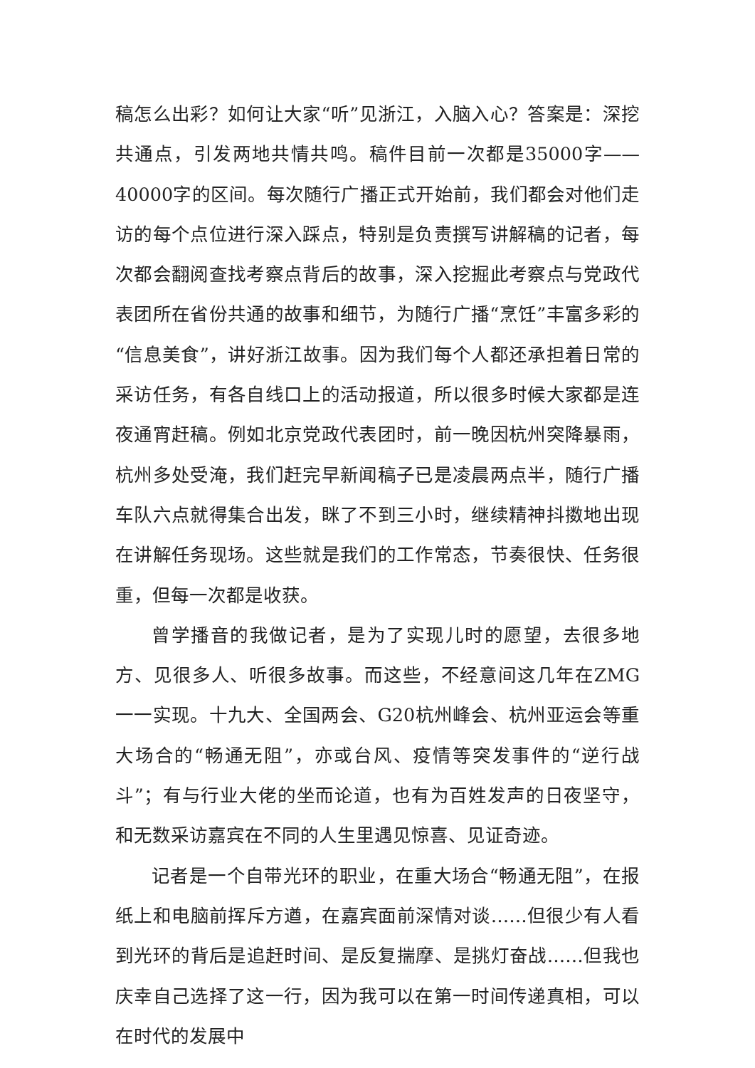稿怎么出彩？如何让大家“听”见浙江，入脑入心？答案是：深挖共通点，引发两地共情共鸣。稿件目前一次都是35000字——40000字的区间。每次随行广播正式开始前，我们都会对他们走访的每个点位进行深入踩点，特别是负责撰写讲解稿的记者，每次都会翻阅查找考察点背后的故事，深入挖掘此考察点与党政代表团所在省份共通的故事和细节，为随行广播“烹饪”丰富多彩的“信息美食”，讲好浙江故事。因为我们每个人都还承担着日常的采访任务，有各自线口上的活动报道，所以很多时候大家都是连夜通宵赶稿。例如北京党政代表团时，前一晚因杭州突降暴雨，杭州多处受淹，我们赶完早新闻稿子已是凌晨两点半，随行广播车队六点就得集合出发，眯了不到三小时，继续精神抖擞地出现在讲解任务现场。这些就是我们的工作常态，节奏很快、任务很重，但每一次都是收获。
曾学播音的我做记者，是为了实现儿时的愿望，去很多地方、见很多人、听很多故事。而这些，不经意间这几年在ZMG一一实现。十九大、全国两会、G20杭州峰会、杭州亚运会等重大场合的“畅通无阻”，亦或台风、疫情等突发事件的“逆行战斗”；有与行业大佬的坐而论道，也有为百姓发声的日夜坚守，和无数采访嘉宾在不同的人生里遇见惊喜、见证奇迹。
记者是一个自带光环的职业，在重大场合“畅通无阻”，在报纸上和电脑前挥斥方遒，在嘉宾面前深情对谈……但很少有人看到光环的背后是追赶时间、是反复揣摩、是挑灯奋战……但我也庆幸自己选择了这一行，因为我可以在第一时间传递真相，可以在时代的发展中